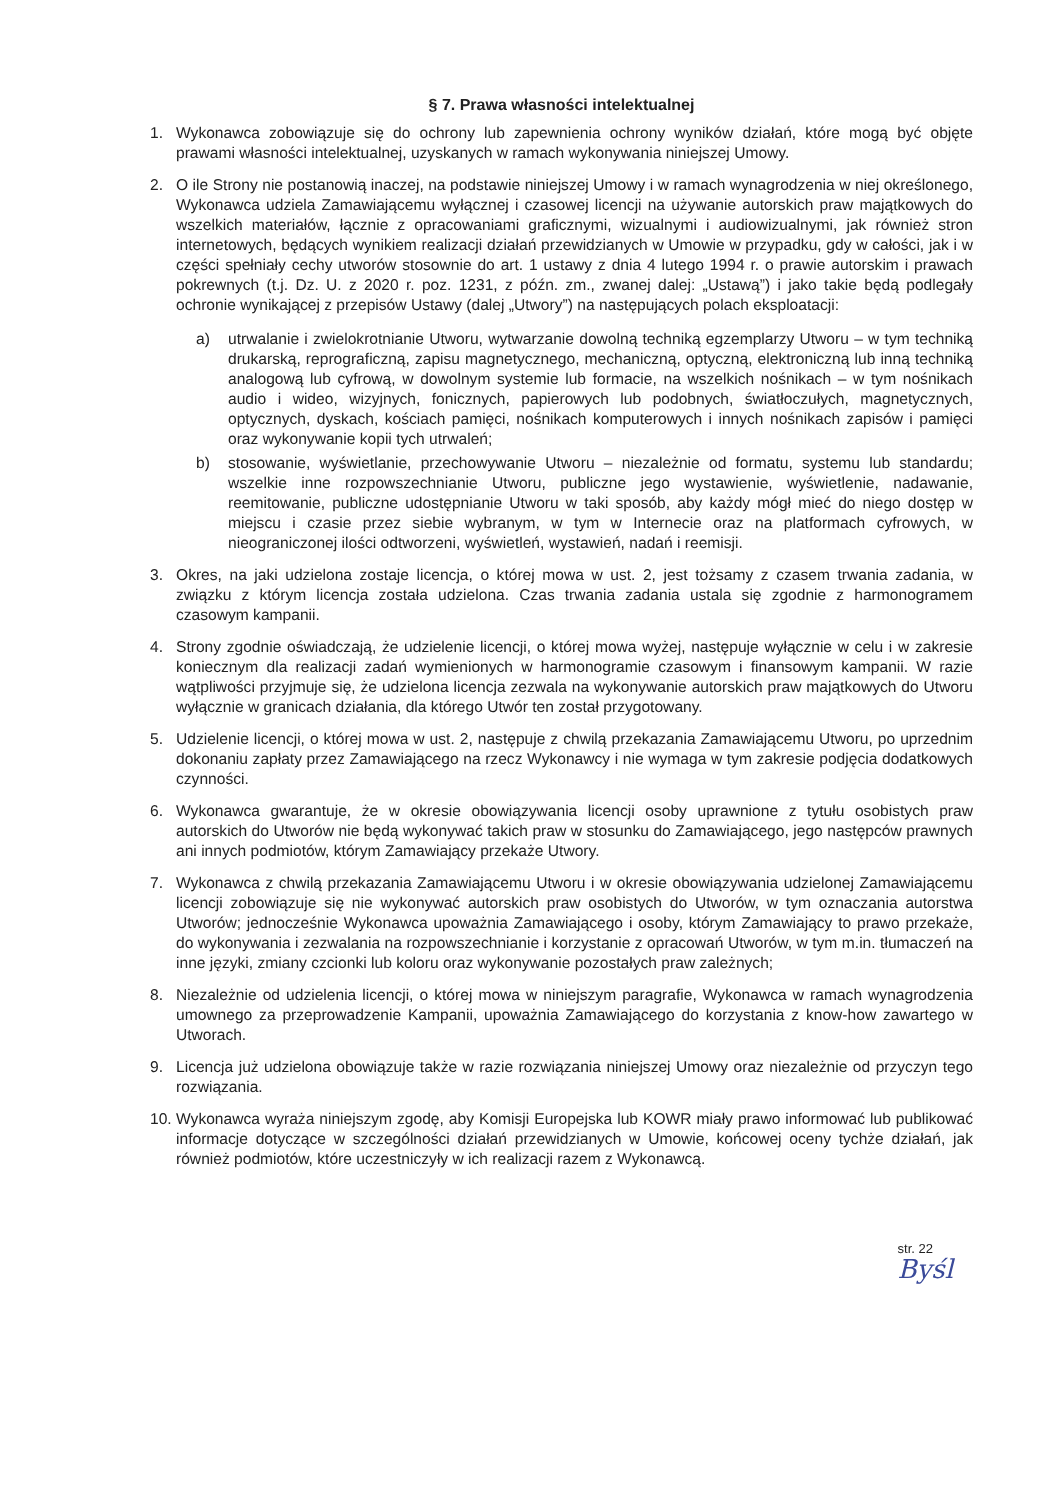§ 7. Prawa własności intelektualnej
1. Wykonawca zobowiązuje się do ochrony lub zapewnienia ochrony wyników działań, które mogą być objęte prawami własności intelektualnej, uzyskanych w ramach wykonywania niniejszej Umowy.
2. O ile Strony nie postanowią inaczej, na podstawie niniejszej Umowy i w ramach wynagrodzenia w niej określonego, Wykonawca udziela Zamawiającemu wyłącznej i czasowej licencji na używanie autorskich praw majątkowych do wszelkich materiałów, łącznie z opracowaniami graficznymi, wizualnymi i audiowizualnymi, jak również stron internetowych, będących wynikiem realizacji działań przewidzianych w Umowie w przypadku, gdy w całości, jak i w części spełniały cechy utworów stosownie do art. 1 ustawy z dnia 4 lutego 1994 r. o prawie autorskim i prawach pokrewnych (t.j. Dz. U. z 2020 r. poz. 1231, z późn. zm., zwanej dalej: „Ustawą”) i jako takie będą podlegały ochronie wynikającej z przepisów Ustawy (dalej „Utwory”) na następujących polach eksploatacji:
a) utrwalanie i zwielokrotnianie Utworu, wytwarzanie dowolną techniką egzemplarzy Utworu – w tym techniką drukarską, reprograficzną, zapisu magnetycznego, mechaniczną, optyczną, elektroniczną lub inną techniką analogową lub cyfrową, w dowolnym systemie lub formacie, na wszelkich nośnikach – w tym nośnikach audio i wideo, wizyjnych, fonicznych, papierowych lub podobnych, światłoczułych, magnetycznych, optycznych, dyskach, kościach pamięci, nośnikach komputerowych i innych nośnikach zapisów i pamięci oraz wykonywanie kopii tych utrwaleń;
b) stosowanie, wyświetlanie, przechowywanie Utworu – niezależnie od formatu, systemu lub standardu; wszelkie inne rozpowszechnianie Utworu, publiczne jego wystawienie, wyświetlenie, nadawanie, reemitowanie, publiczne udostępnianie Utworu w taki sposób, aby każdy mógł mieć do niego dostęp w miejscu i czasie przez siebie wybranym, w tym w Internecie oraz na platformach cyfrowych, w nieograniczonej ilości odtworzeni, wyświetleń, wystawień, nadań i reemisji.
3. Okres, na jaki udzielona zostaje licencja, o której mowa w ust. 2, jest tożsamy z czasem trwania zadania, w związku z którym licencja została udzielona. Czas trwania zadania ustala się zgodnie z harmonogramem czasowym kampanii.
4. Strony zgodnie oświadczają, że udzielenie licencji, o której mowa wyżej, następuje wyłącznie w celu i w zakresie koniecznym dla realizacji zadań wymienionych w harmonogramie czasowym i finansowym kampanii. W razie wątpliwości przyjmuje się, że udzielona licencja zezwala na wykonywanie autorskich praw majątkowych do Utworu wyłącznie w granicach działania, dla którego Utwór ten został przygotowany.
5. Udzielenie licencji, o której mowa w ust. 2, następuje z chwilą przekazania Zamawiającemu Utworu, po uprzednim dokonaniu zapłaty przez Zamawiającego na rzecz Wykonawcy i nie wymaga w tym zakresie podjęcia dodatkowych czynności.
6. Wykonawca gwarantuje, że w okresie obowiązywania licencji osoby uprawnione z tytułu osobistych praw autorskich do Utworów nie będą wykonywać takich praw w stosunku do Zamawiającego, jego następców prawnych ani innych podmiotów, którym Zamawiający przekaże Utwory.
7. Wykonawca z chwilą przekazania Zamawiającemu Utworu i w okresie obowiązywania udzielonej Zamawiającemu licencji zobowiązuje się nie wykonywać autorskich praw osobistych do Utworów, w tym oznaczania autorstwa Utworów; jednocześnie Wykonawca upoważnia Zamawiającego i osoby, którym Zamawiający to prawo przekaże, do wykonywania i zezwalania na rozpowszechnianie i korzystanie z opracowań Utworów, w tym m.in. tłumaczeń na inne języki, zmiany czcionki lub koloru oraz wykonywanie pozostałych praw zależnych;
8. Niezależnie od udzielenia licencji, o której mowa w niniejszym paragrafie, Wykonawca w ramach wynagrodzenia umownego za przeprowadzenie Kampanii, upoważnia Zamawiającego do korzystania z know-how zawartego w Utworach.
9. Licencja już udzielona obowiązuje także w razie rozwiązania niniejszej Umowy oraz niezależnie od przyczyn tego rozwiązania.
10.
Wykonawca wyraża niniejszym zgodę, aby Komisji Europejska lub KOWR miały prawo informować lub publikować informacje dotyczące w szczególności działań przewidzianych w Umowie, końcowej oceny tychże działań, jak również podmiotów, które uczestniczyły w ich realizacji razem z Wykonawcą.
str. 22
Byśl